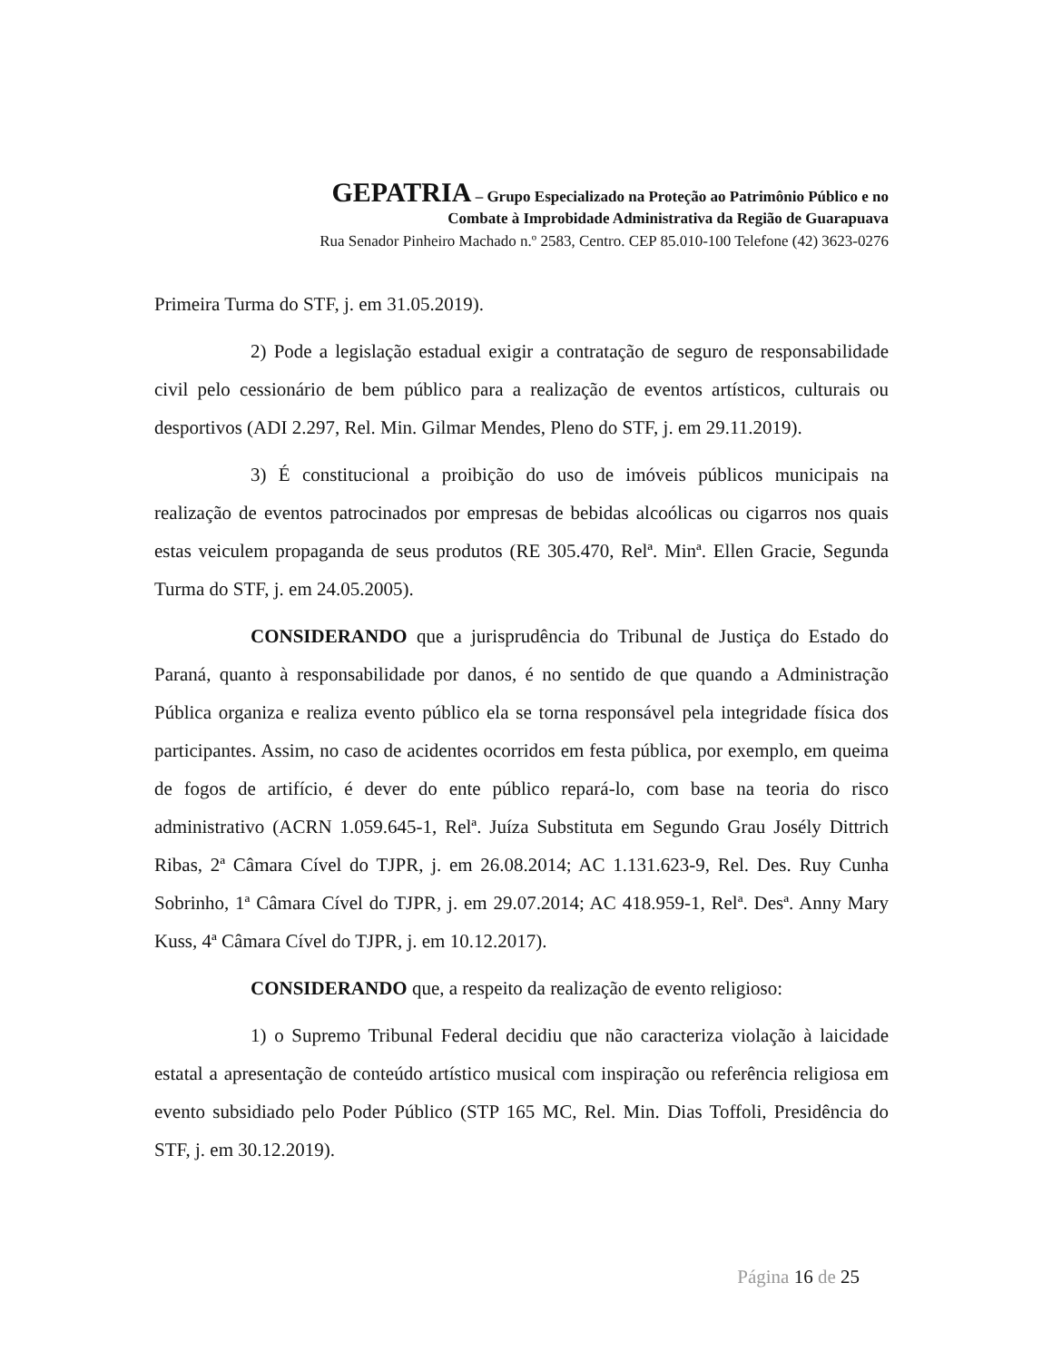GEPATRIA – Grupo Especializado na Proteção ao Patrimônio Público e no
Combate à Improbidade Administrativa da Região de Guarapuava
Rua Senador Pinheiro Machado n.º 2583, Centro. CEP 85.010-100 Telefone (42) 3623-0276
Primeira Turma do STF, j. em 31.05.2019).
2) Pode a legislação estadual exigir a contratação de seguro de responsabilidade civil pelo cessionário de bem público para a realização de eventos artísticos, culturais ou desportivos (ADI 2.297, Rel. Min. Gilmar Mendes, Pleno do STF, j. em 29.11.2019).
3) É constitucional a proibição do uso de imóveis públicos municipais na realização de eventos patrocinados por empresas de bebidas alcoólicas ou cigarros nos quais estas veiculem propaganda de seus produtos (RE 305.470, Relª. Minª. Ellen Gracie, Segunda Turma do STF, j. em 24.05.2005).
CONSIDERANDO que a jurisprudência do Tribunal de Justiça do Estado do Paraná, quanto à responsabilidade por danos, é no sentido de que quando a Administração Pública organiza e realiza evento público ela se torna responsável pela integridade física dos participantes. Assim, no caso de acidentes ocorridos em festa pública, por exemplo, em queima de fogos de artifício, é dever do ente público repará-lo, com base na teoria do risco administrativo (ACRN 1.059.645-1, Relª. Juíza Substituta em Segundo Grau Josély Dittrich Ribas, 2ª Câmara Cível do TJPR, j. em 26.08.2014; AC 1.131.623-9, Rel. Des. Ruy Cunha Sobrinho, 1ª Câmara Cível do TJPR, j. em 29.07.2014; AC 418.959-1, Relª. Desª. Anny Mary Kuss, 4ª Câmara Cível do TJPR, j. em 10.12.2017).
CONSIDERANDO que, a respeito da realização de evento religioso:
1) o Supremo Tribunal Federal decidiu que não caracteriza violação à laicidade estatal a apresentação de conteúdo artístico musical com inspiração ou referência religiosa em evento subsidiado pelo Poder Público (STP 165 MC, Rel. Min. Dias Toffoli, Presidência do STF, j. em 30.12.2019).
Página 16 de 25